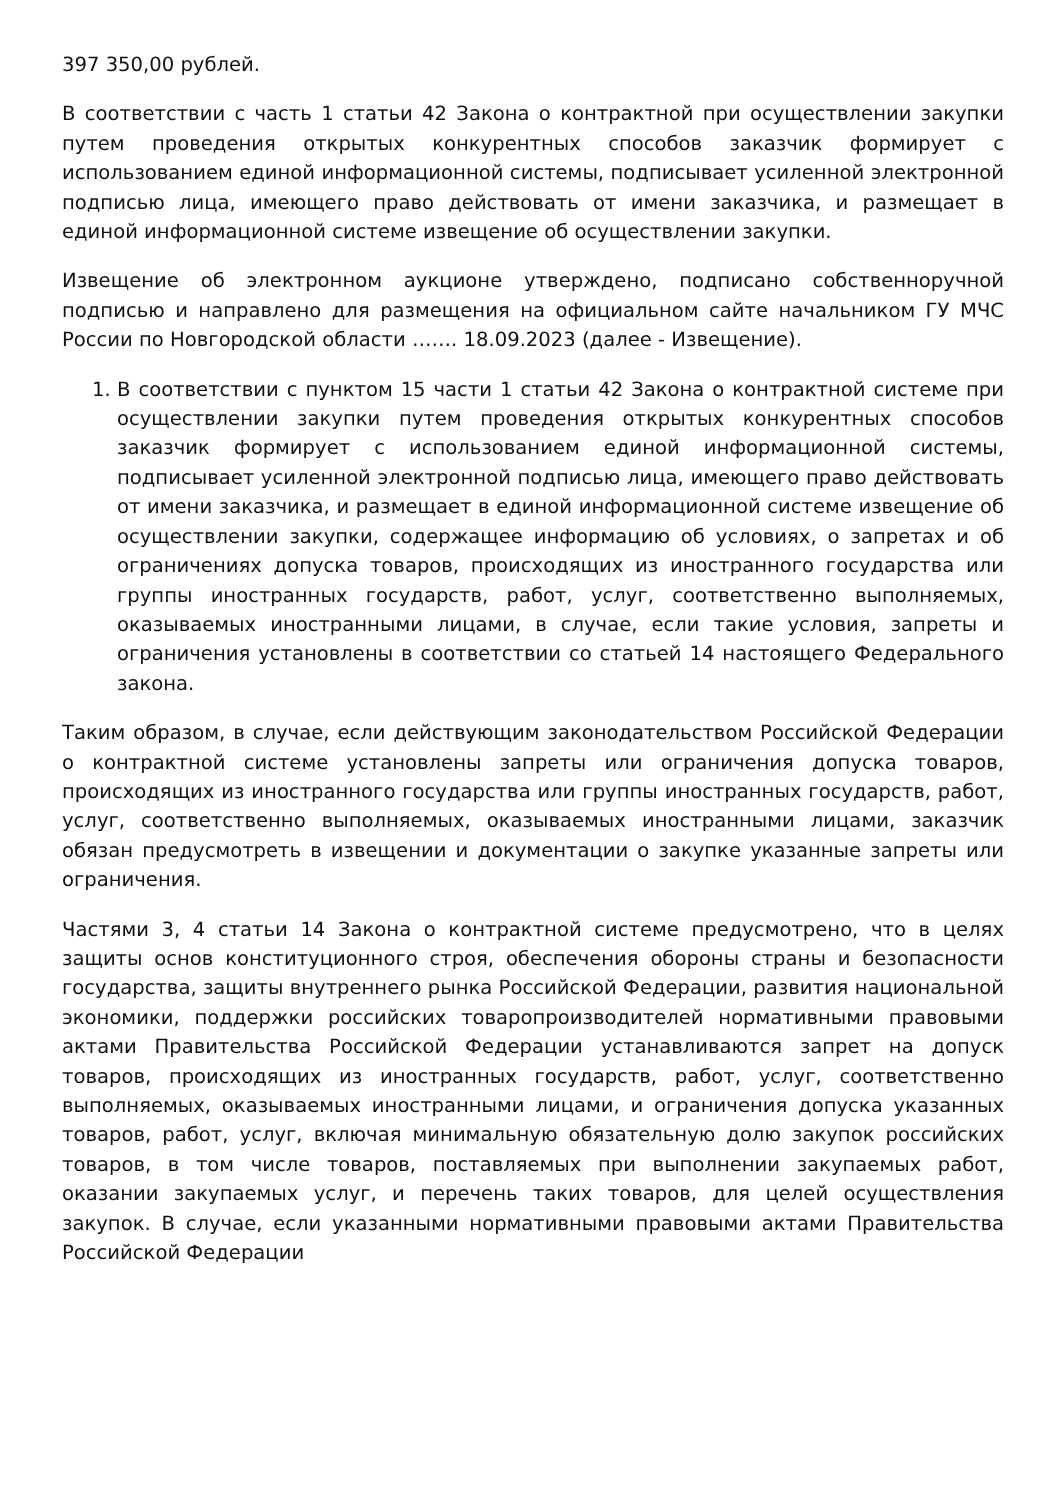397 350,00 рублей.
В соответствии с часть 1 статьи 42 Закона о контрактной при осуществлении закупки путем проведения открытых конкурентных способов заказчик формирует с использованием единой информационной системы, подписывает усиленной электронной подписью лица, имеющего право действовать от имени заказчика, и размещает в единой информационной системе извещение об осуществлении закупки.
Извещение об электронном аукционе утверждено, подписано собственноручной подписью и направлено для размещения на официальном сайте начальником ГУ МЧС России по Новгородской области ……. 18.09.2023 (далее - Извещение).
1. В соответствии с пунктом 15 части 1 статьи 42 Закона о контрактной системе при осуществлении закупки путем проведения открытых конкурентных способов заказчик формирует с использованием единой информационной системы, подписывает усиленной электронной подписью лица, имеющего право действовать от имени заказчика, и размещает в единой информационной системе извещение об осуществлении закупки, содержащее информацию об условиях, о запретах и об ограничениях допуска товаров, происходящих из иностранного государства или группы иностранных государств, работ, услуг, соответственно выполняемых, оказываемых иностранными лицами, в случае, если такие условия, запреты и ограничения установлены в соответствии со статьей 14 настоящего Федерального закона.
Таким образом, в случае, если действующим законодательством Российской Федерации о контрактной системе установлены запреты или ограничения допуска товаров, происходящих из иностранного государства или группы иностранных государств, работ, услуг, соответственно выполняемых, оказываемых иностранными лицами, заказчик обязан предусмотреть в извещении и документации о закупке указанные запреты или ограничения.
Частями 3, 4 статьи 14 Закона о контрактной системе предусмотрено, что в целях защиты основ конституционного строя, обеспечения обороны страны и безопасности государства, защиты внутреннего рынка Российской Федерации, развития национальной экономики, поддержки российских товаропроизводителей нормативными правовыми актами Правительства Российской Федерации устанавливаются запрет на допуск товаров, происходящих из иностранных государств, работ, услуг, соответственно выполняемых, оказываемых иностранными лицами, и ограничения допуска указанных товаров, работ, услуг, включая минимальную обязательную долю закупок российских товаров, в том числе товаров, поставляемых при выполнении закупаемых работ, оказании закупаемых услуг, и перечень таких товаров, для целей осуществления закупок. В случае, если указанными нормативными правовыми актами Правительства Российской Федерации